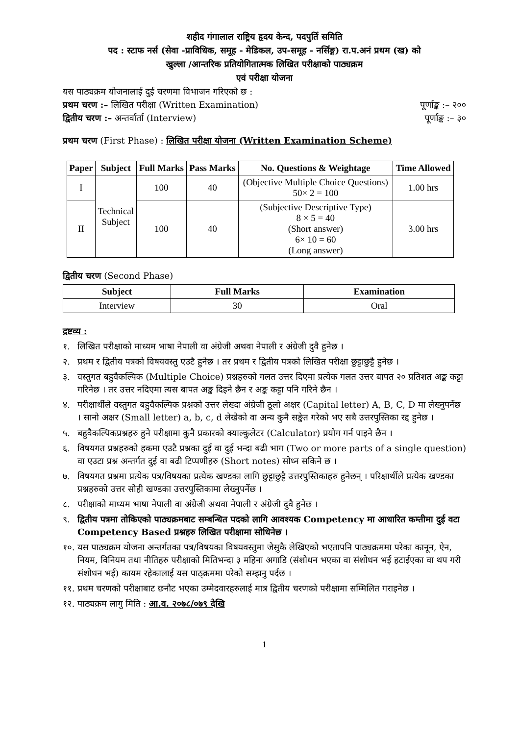शहीद गंगालाल राष्ट्रिय हृदय केन्द, पदपुर्ति समिति
पद : स्टाफ नर्स (सेवा -प्राविधिक, समूह - मेडिकल, उप-समूह - नर्सिङ्ग) रा.प.अनं प्रथम (ख) को
खुल्ला /आन्तरिक प्रतियोगितात्मक लिखित परीक्षाको पाठ्यक्रम
एवं परीक्षा योजना
यस पाठ्यक्रम योजनालाई दुई चरणमा विभाजन गरिएको छ :
प्रथम चरण :– लिखित परीक्षा (Written Examination) पूर्णाङ्क :– २००
द्वितीय चरण :– अन्तर्वार्ता (Interview) पूर्णाङ्क :– ३०
प्रथम चरण (First Phase) : लिखित परीक्षा योजना (Written Examination Scheme)
| Paper | Subject | Full Marks | Pass Marks | No. Questions & Weightage | Time Allowed |
| --- | --- | --- | --- | --- | --- |
| I | Technical Subject | 100 | 40 | (Objective Multiple Choice Questions) 50× 2 = 100 | 1.00 hrs |
| II | | 100 | 40 | (Subjective Descriptive Type) 8 × 5 = 40 (Short answer) 6× 10 = 60 (Long answer) | 3.00 hrs |
द्वितीय चरण (Second Phase)
| Subject | Full Marks | Examination |
| --- | --- | --- |
| Interview | 30 | Oral |
द्रष्टव्य :
१. लिखित परीक्षाको माध्यम भाषा नेपाली वा अंग्रेजी अथवा नेपाली र अंग्रेजी दुवै हुनेछ ।
२. प्रथम र द्वितीय पत्रको विषयवस्तु एउटै हुनेछ । तर प्रथम र द्वितीय पत्रको लिखित परीक्षा छुट्टाछुट्टै हुनेछ ।
३. वस्तुगत बहुवैकल्पिक (Multiple Choice) प्रश्नहरुको गलत उत्तर दिएमा प्रत्येक गलत उत्तर बापत २० प्रतिशत अङ्क कट्टा गरिनेछ । तर उत्तर नदिएमा त्यस बापत अङ्क दिइने छैन र अङ्क कट्टा पनि गरिने छैन ।
४. परीक्षार्थीले वस्तुगत बहुवैकल्पिक प्रश्नको उत्तर लेख्दा अंग्रेजी ठूलो अक्षर (Capital letter) A, B, C, D मा लेख्नुपर्नेछ । सानो अक्षर (Small letter) a, b, c, d लेखेको वा अन्य कुनै सङ्केत गरेको भए सबै उत्तरपुस्तिका रद्द हुनेछ ।
५. बहुवैकल्पिकप्रश्नहरु हुने परीक्षामा कुनै प्रकारको क्याल्कुलेटर (Calculator) प्रयोग गर्न पाइने छैन ।
६. विषयगत प्रश्नहरुको हकमा एउटै प्रश्नका दुई वा दुई भन्दा बढी भाग (Two or more parts of a single question) वा एउटा प्रश्न अन्तर्गत दुई वा बढी टिप्पणीहरु (Short notes) सोध्न सकिने छ ।
७. विषयगत प्रश्नमा प्रत्येक पत्र/विषयका प्रत्येक खण्डका लागि छुट्टाछुट्टै उत्तरपुस्तिकाहरु हुनेछन् । परिक्षार्थीले प्रत्येक खण्डका प्रश्नहरुको उत्तर सोही खण्डका उत्तरपुस्तिकामा लेख्नुपर्नेछ ।
८. परीक्षाको माध्यम भाषा नेपाली वा अंग्रेजी अथवा नेपाली र अंग्रेजी दुवै हुनेछ ।
९. द्वितीय पत्रमा तोकिएको पाठ्यक्रमबाट सम्बन्धित पदको लागि आवश्यक Competency मा आधारित कम्तीमा दुई वटा Competency Based प्रश्नहरु लिखित परीक्षामा सोधिनेछ ।
१०. यस पाठ्यक्रम योजना अन्तर्गतका पत्र/विषयका विषयवस्तुमा जेसुकै लेखिएको भएतापनि पाठ्यक्रममा परेका कानून, ऐन, नियम, विनियम तथा नीतिहरु परीक्षाको मितिभन्दा ३ महिना अगाडि (संशोधन भएका वा संशोधन भई हटाईएका वा थप गरी संशोधन भई) कायम रहेकालाई यस पाठ्क्रममा परेको सम्झनु पर्दछ ।
११. प्रथम चरणको परीक्षाबाट छनौट भएका उम्मेदवारहरुलाई मात्र द्वितीय चरणको परीक्षामा सम्मिलित गराइनेछ ।
१२. पाठ्यक्रम लागु मिति : आ.व. २०७८/०७९ देखि
1